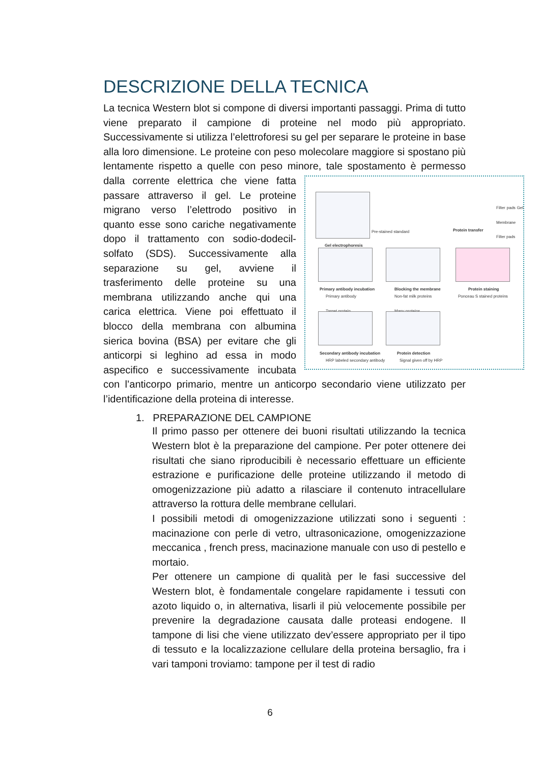DESCRIZIONE DELLA TECNICA
La tecnica Western blot si compone di diversi importanti passaggi. Prima di tutto viene preparato il campione di proteine nel modo più appropriato. Successivamente si utilizza l’elettroforesi su gel per separare le proteine in base alla loro dimensione. Le proteine con peso molecolare maggiore si spostano più lentamente rispetto a quelle con peso minore, tale Gel electrophoresis
Protein transfer
Filter pads Gel Membrane Filter pads
Pre-stained standard
Primary antibody incubation Blocking the membrane Protein staining
Primary antibody
Target protein
Non-fat milk proteins
Many proteins
Ponceau S stained proteins
Secondary antibody incubation Protein detection
HRP labeled secondary antibody Signal given off by HRP spostamento è permesso dalla corrente elettrica che viene fatta passare attraverso il gel. Le proteine migrano verso l’elettrodo positivo in quanto esse sono cariche negativamente dopo il trattamento con sodio-dodecil-solfato (SDS). Successivamente alla separazione su gel, avviene il trasferimento delle proteine su una membrana utilizzando anche qui una carica elettrica. Viene poi effettuato il blocco della membrana con albumina sierica bovina (BSA) per evitare che gli anticorpi si leghino ad essa in modo aspecifico e successivamente incubata con l’anticorpo primario, mentre un anticorpo secondario viene utilizzato per l’identificazione della proteina di interesse.
1. PREPARAZIONE DEL CAMPIONE
Il primo passo per ottenere dei buoni risultati utilizzando la tecnica Western blot è la preparazione del campione. Per poter ottenere dei risultati che siano riproducibili è necessario effettuare un efficiente estrazione e purificazione delle proteine utilizzando il metodo di omogenizzazione più adatto a rilasciare il contenuto intracellulare attraverso la rottura delle membrane cellulari.
I possibili metodi di omogenizzazione utilizzati sono i seguenti : macinazione con perle di vetro, ultrasonicazione, omogenizzazione meccanica , french press, macinazione manuale con uso di pestello e mortaio.
Per ottenere un campione di qualità per le fasi successive del Western blot, è fondamentale congelare rapidamente i tessuti con azoto liquido o, in alternativa, lisarli il più velocemente possibile per prevenire la degradazione causata dalle proteasi endogene. Il tampone di lisi che viene utilizzato dev’essere appropriato per il tipo di tessuto e la localizzazione cellulare della proteina bersaglio, fra i vari tamponi troviamo: tampone per il test di radio
6